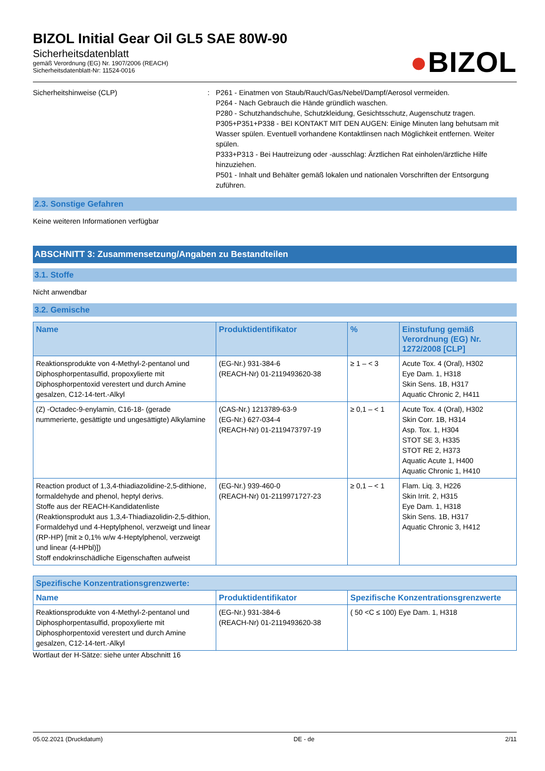BIZOL Initial Gear Oil GL5 SAE 80W-90
Sicherheitsdatenblatt
gemäß Verordnung (EG) Nr. 1907/2006 (REACH)
Sicherheitsdatenblatt-Nr: 11524-0016
●BIZOL
Sicherheitshinweise (CLP) : P261 - Einatmen von Staub/Rauch/Gas/Nebel/Dampf/Aerosol vermeiden.
P264 - Nach Gebrauch die Hände gründlich waschen.
P280 - Schutzhandschuhe, Schutzkleidung, Gesichtsschutz, Augenschutz tragen.
P305+P351+P338 - BEI KONTAKT MIT DEN AUGEN: Einige Minuten lang behutsam mit Wasser spülen. Eventuell vorhandene Kontaktlinsen nach Möglichkeit entfernen. Weiter spülen.
P333+P313 - Bei Hautreizung oder -ausschlag: Ärztlichen Rat einholen/ärztliche Hilfe hinzuziehen.
P501 - Inhalt und Behälter gemäß lokalen und nationalen Vorschriften der Entsorgung zuführen.
2.3. Sonstige Gefahren
Keine weiteren Informationen verfügbar
ABSCHNITT 3: Zusammensetzung/Angaben zu Bestandteilen
3.1. Stoffe
Nicht anwendbar
3.2. Gemische
| Name | Produktidentifikator | % | Einstufung gemäß Verordnung (EG) Nr. 1272/2008 [CLP] |
| --- | --- | --- | --- |
| Reaktionsprodukte von 4-Methyl-2-pentanol und Diphosphorpentasulfid, propoxylierte mit Diphosphorpentoxid verestert und durch Amine gesalzen, C12-14-tert.-Alkyl | (EG-Nr.) 931-384-6 (REACH-Nr) 01-2119493620-38 | ≥ 1 – < 3 | Acute Tox. 4 (Oral), H302 Eye Dam. 1, H318 Skin Sens. 1B, H317 Aquatic Chronic 2, H411 |
| (Z) -Octadec-9-enylamin, C16-18- (gerade nummerierte, gesättigte und ungesättigte) Alkylamine | (CAS-Nr.) 1213789-63-9 (EG-Nr.) 627-034-4 (REACH-Nr) 01-2119473797-19 | ≥ 0,1 – < 1 | Acute Tox. 4 (Oral), H302 Skin Corr. 1B, H314 Asp. Tox. 1, H304 STOT SE 3, H335 STOT RE 2, H373 Aquatic Acute 1, H400 Aquatic Chronic 1, H410 |
| Reaction product of 1,3,4-thiadiazolidine-2,5-dithione, formaldehyde and phenol, heptyl derivs. Stoffe aus der REACH-Kandidatenliste (Reaktionsprodukt aus 1,3,4-Thiadiazolidin-2,5-dithion, Formaldehyd und 4-Heptylphenol, verzweigt und linear (RP-HP) [mit ≥ 0,1% w/w 4-Heptylphenol, verzweigt und linear (4-HPbl)]) Stoff endokrinschädliche Eigenschaften aufweist | (EG-Nr.) 939-460-0 (REACH-Nr) 01-2119971727-23 | ≥ 0,1 – < 1 | Flam. Liq. 3, H226 Skin Irrit. 2, H315 Eye Dam. 1, H318 Skin Sens. 1B, H317 Aquatic Chronic 3, H412 |
| Spezifische Konzentrationsgrenzwerte: | | |
| --- | --- | --- |
| Name | Produktidentifikator | Spezifische Konzentrationsgrenzwerte |
| Reaktionsprodukte von 4-Methyl-2-pentanol und Diphosphorpentasulfid, propoxylierte mit Diphosphorpentoxid verestert und durch Amine gesalzen, C12-14-tert.-Alkyl | (EG-Nr.) 931-384-6 (REACH-Nr) 01-2119493620-38 | ( 50 <C ≤ 100) Eye Dam. 1, H318 |
Wortlaut der H-Sätze: siehe unter Abschnitt 16
05.02.2021 (Druckdatum) DE - de 2/11